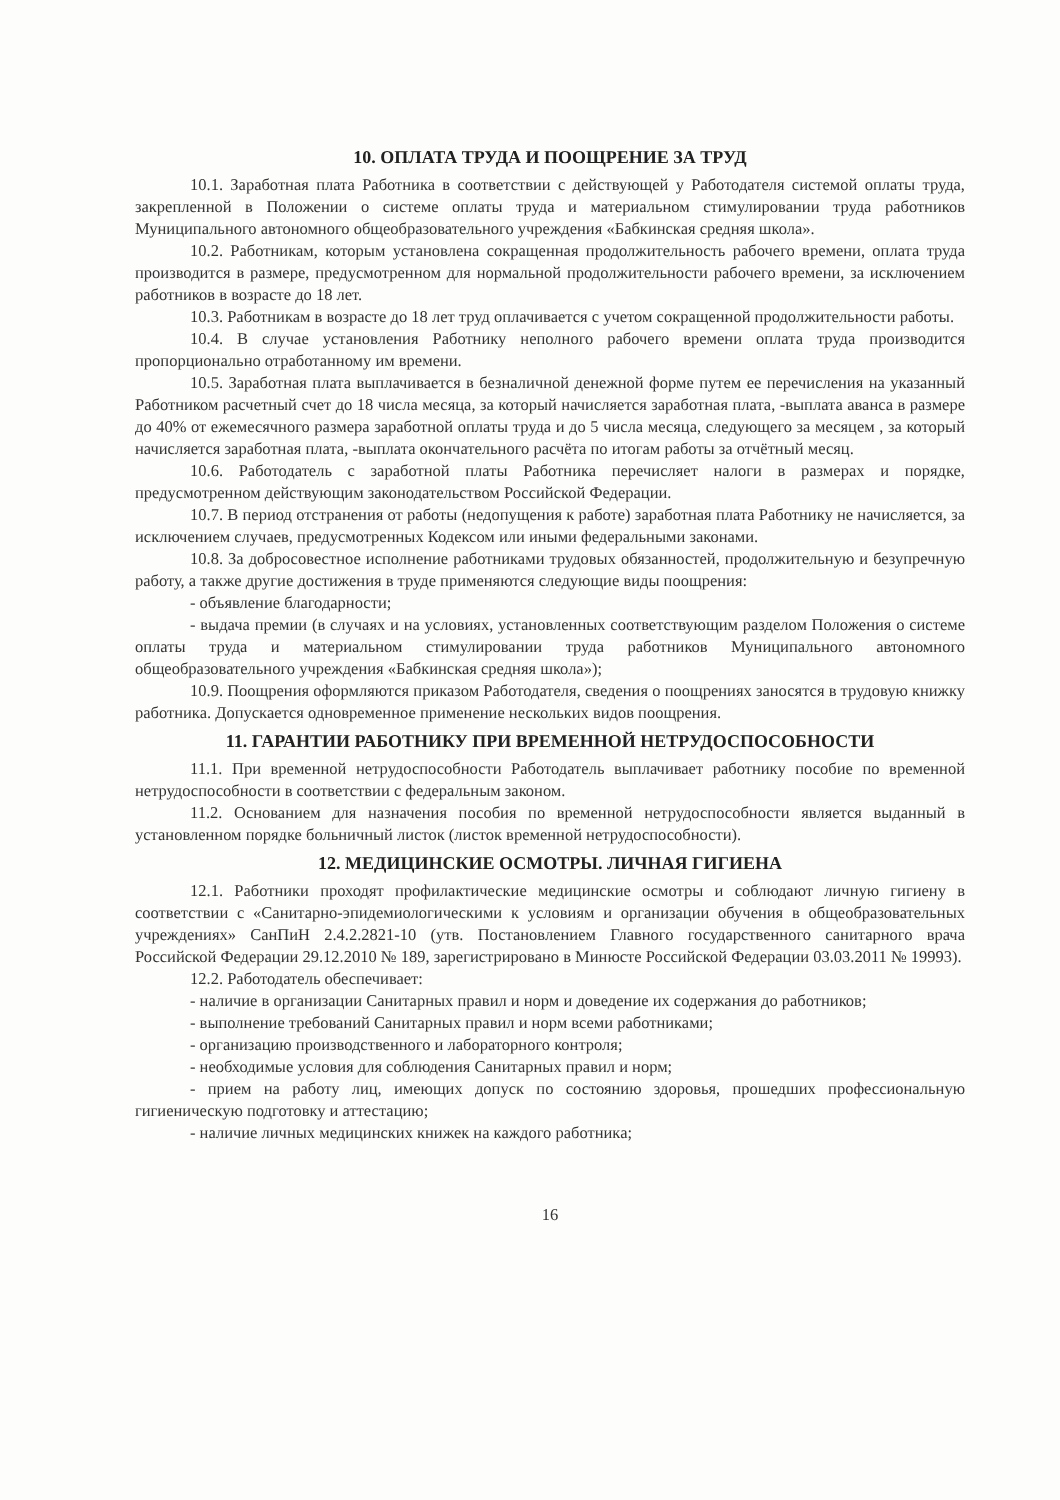10. ОПЛАТА ТРУДА И ПООЩРЕНИЕ ЗА ТРУД
10.1. Заработная плата Работника в соответствии с действующей у Работодателя системой оплаты труда, закрепленной в Положении о системе оплаты труда и материальном стимулировании труда работников Муниципального автономного общеобразовательного учреждения «Бабкинская средняя школа».
10.2. Работникам, которым установлена сокращенная продолжительность рабочего времени, оплата труда производится в размере, предусмотренном для нормальной продолжительности рабочего времени, за исключением работников в возрасте до 18 лет.
10.3. Работникам в возрасте до 18 лет труд оплачивается с учетом сокращенной продолжительности работы.
10.4. В случае установления Работнику неполного рабочего времени оплата труда производится пропорционально отработанному им времени.
10.5. Заработная плата выплачивается в безналичной денежной форме путем ее перечисления на указанный Работником расчетный счет до 18 числа месяца, за который начисляется заработная плата, -выплата аванса в размере до 40% от ежемесячного размера заработной оплаты труда и до 5 числа месяца, следующего за месяцем , за который начисляется заработная плата, -выплата окончательного расчёта по итогам работы за отчётный месяц.
10.6. Работодатель с заработной платы Работника перечисляет налоги в размерах и порядке, предусмотренном действующим законодательством Российской Федерации.
10.7. В период отстранения от работы (недопущения к работе) заработная плата Работнику не начисляется, за исключением случаев, предусмотренных Кодексом или иными федеральными законами.
10.8. За добросовестное исполнение работниками трудовых обязанностей, продолжительную и безупречную работу, а также другие достижения в труде применяются следующие виды поощрения:
- объявление благодарности;
- выдача премии (в случаях и на условиях, установленных соответствующим разделом Положения о системе оплаты труда и материальном стимулировании труда работников Муниципального автономного общеобразовательного учреждения «Бабкинская средняя школа»);
10.9. Поощрения оформляются приказом Работодателя, сведения о поощрениях заносятся в трудовую книжку работника. Допускается одновременное применение нескольких видов поощрения.
11. ГАРАНТИИ РАБОТНИКУ ПРИ ВРЕМЕННОЙ НЕТРУДОСПОСОБНОСТИ
11.1. При временной нетрудоспособности Работодатель выплачивает работнику пособие по временной нетрудоспособности в соответствии с федеральным законом.
11.2. Основанием для назначения пособия по временной нетрудоспособности является выданный в установленном порядке больничный листок (листок временной нетрудоспособности).
12. МЕДИЦИНСКИЕ ОСМОТРЫ. ЛИЧНАЯ ГИГИЕНА
12.1. Работники проходят профилактические медицинские осмотры и соблюдают личную гигиену в соответствии с «Санитарно-эпидемиологическими к условиям и организации обучения в общеобразовательных учреждениях» СанПиН 2.4.2.2821-10 (утв. Постановлением Главного государственного санитарного врача Российской Федерации 29.12.2010 № 189, зарегистрировано в Минюсте Российской Федерации 03.03.2011 № 19993).
12.2. Работодатель обеспечивает:
- наличие в организации Санитарных правил и норм и доведение их содержания до работников;
- выполнение требований Санитарных правил и норм всеми работниками;
- организацию производственного и лабораторного контроля;
- необходимые условия для соблюдения Санитарных правил и норм;
- прием на работу лиц, имеющих допуск по состоянию здоровья, прошедших профессиональную гигиеническую подготовку и аттестацию;
- наличие личных медицинских книжек на каждого работника;
16